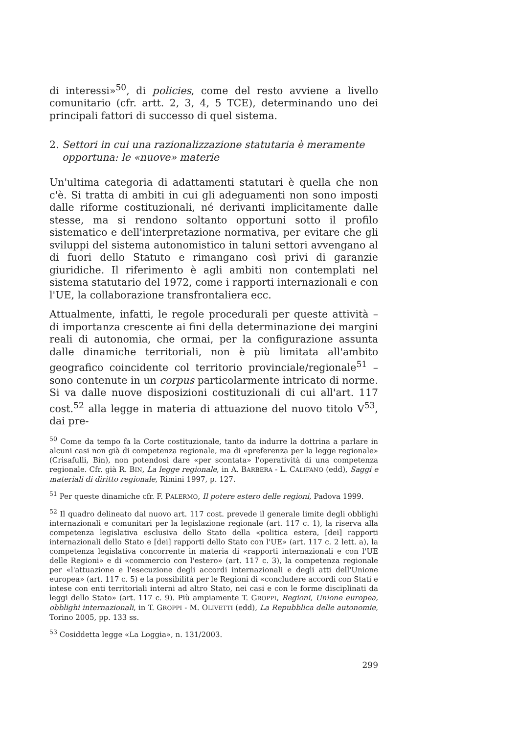di interessi»<sup>50</sup>, di policies, come del resto avviene a livello comunitario (cfr. artt. 2, 3, 4, 5 TCE), determinando uno dei principali fattori di successo di quel sistema.
2. Settori in cui una razionalizzazione statutaria è meramente opportuna: le «nuove» materie
Un'ultima categoria di adattamenti statutari è quella che non c'è. Si tratta di ambiti in cui gli adeguamenti non sono imposti dalle riforme costituzionali, né derivanti implicitamente dalle stesse, ma si rendono soltanto opportuni sotto il profilo sistematico e dell'interpretazione normativa, per evitare che gli sviluppi del sistema autonomistico in taluni settori avvengano al di fuori dello Statuto e rimangano così privi di garanzie giuridiche. Il riferimento è agli ambiti non contemplati nel sistema statutario del 1972, come i rapporti internazionali e con l'UE, la collaborazione transfrontaliera ecc.
Attualmente, infatti, le regole procedurali per queste attività – di importanza crescente ai fini della determinazione dei margini reali di autonomia, che ormai, per la configurazione assunta dalle dinamiche territoriali, non è più limitata all'ambito geografico coincidente col territorio provinciale/regionale<sup>51</sup> – sono contenute in un corpus particolarmente intricato di norme. Si va dalle nuove disposizioni costituzionali di cui all'art. 117 cost.<sup>52</sup> alla legge in materia di attuazione del nuovo titolo V<sup>53</sup>, dai pre-
<sup>50</sup> Come da tempo fa la Corte costituzionale, tanto da indurre la dottrina a parlare in alcuni casi non già di competenza regionale, ma di «preferenza per la legge regionale» (Crisafulli, Bin), non potendosi dare «per scontata» l'operatività di una competenza regionale. Cfr. già R. BIN, La legge regionale, in A. BARBERA - L. CALIFANO (edd), Saggi e materiali di diritto regionale, Rimini 1997, p. 127.
<sup>51</sup> Per queste dinamiche cfr. F. PALERMO, Il potere estero delle regioni, Padova 1999.
<sup>52</sup> Il quadro delineato dal nuovo art. 117 cost. prevede il generale limite degli obblighi internazionali e comunitari per la legislazione regionale (art. 117 c. 1), la riserva alla competenza legislativa esclusiva dello Stato della «politica estera, [dei] rapporti internazionali dello Stato e [dei] rapporti dello Stato con l'UE» (art. 117 c. 2 lett. a), la competenza legislativa concorrente in materia di «rapporti internazionali e con l'UE delle Regioni» e di «commercio con l'estero» (art. 117 c. 3), la competenza regionale per «l'attuazione e l'esecuzione degli accordi internazionali e degli atti dell'Unione europea» (art. 117 c. 5) e la possibilità per le Regioni di «concludere accordi con Stati e intese con enti territoriali interni ad altro Stato, nei casi e con le forme disciplinati da leggi dello Stato» (art. 117 c. 9). Più ampiamente T. GROPPI, Regioni, Unione europea, obblighi internazionali, in T. GROPPI - M. OLIVETTI (edd), La Repubblica delle autonomie, Torino 2005, pp. 133 ss.
<sup>53</sup> Cosiddetta legge «La Loggia», n. 131/2003.
299